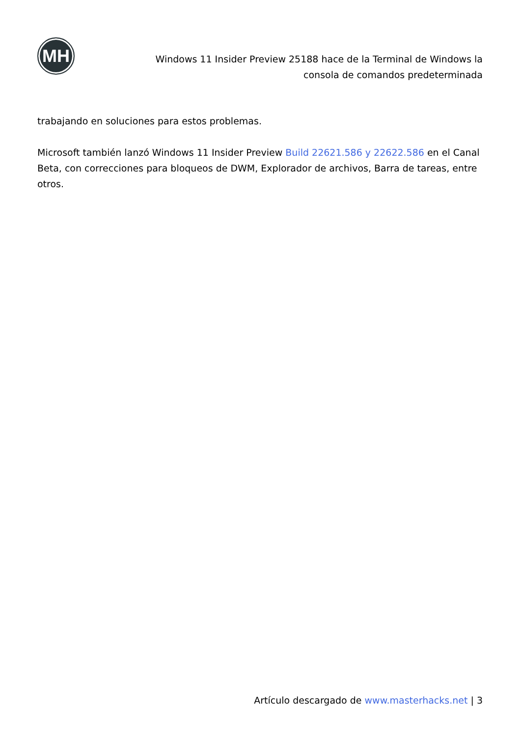MH
Windows 11 Insider Preview 25188 hace de la Terminal de Windows la consola de comandos predeterminada
trabajando en soluciones para estos problemas.
Microsoft también lanzó Windows 11 Insider Preview Build 22621.586 y 22622.586 en el Canal Beta, con correcciones para bloqueos de DWM, Explorador de archivos, Barra de tareas, entre otros.
Artículo descargado de www.masterhacks.net | 3